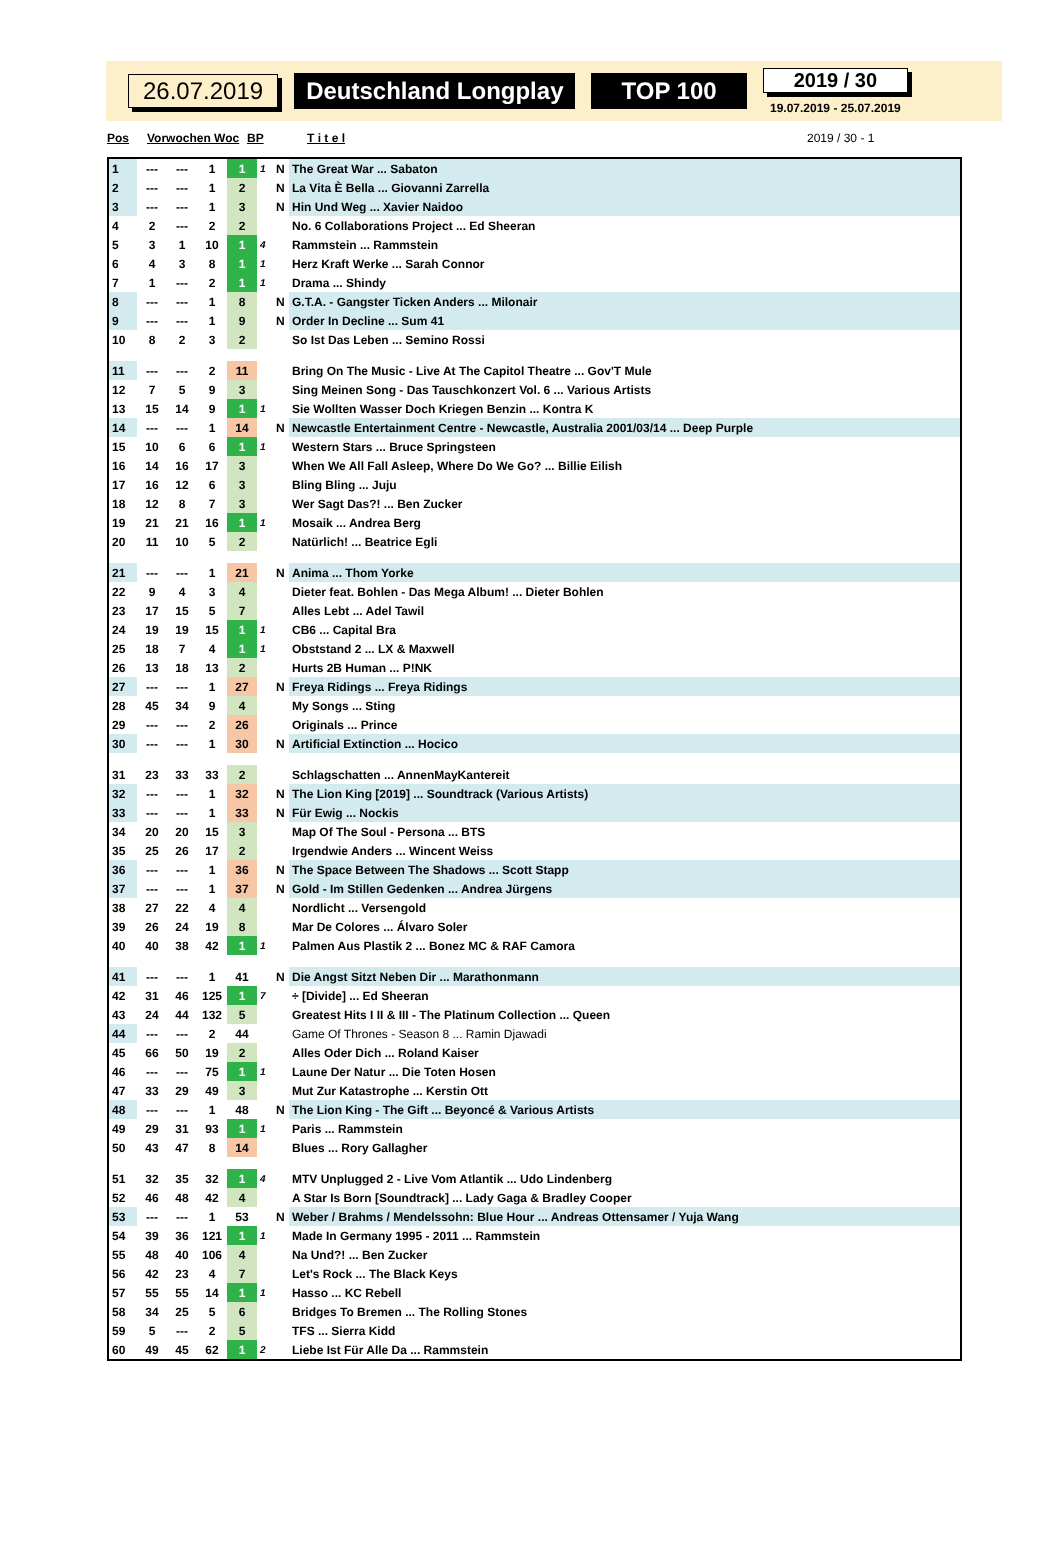26.07.2019 Deutschland Longplay TOP 100
2019 / 30
19.07.2019 - 25.07.2019
Pos Vorwochen Woc BP T i t e l 2019 / 30 - 1
| 1 | --- | --- | 1 | 1 | 1 | N | The Great War ... Sabaton |
| 2 | --- | --- | 1 | 2 | | N | La Vita È Bella ... Giovanni Zarrella |
| 3 | --- | --- | 1 | 3 | | N | Hin Und Weg ... Xavier Naidoo |
| 4 | 2 | --- | 2 | 2 | | | No. 6 Collaborations Project ... Ed Sheeran |
| 5 | 3 | 1 | 10 | 1 | 4 | | Rammstein ... Rammstein |
| 6 | 4 | 3 | 8 | 1 | 1 | | Herz Kraft Werke ... Sarah Connor |
| 7 | 1 | --- | 2 | 1 | 1 | | Drama ... Shindy |
| 8 | --- | --- | 1 | 8 | | N | G.T.A. - Gangster Ticken Anders ... Milonair |
| 9 | --- | --- | 1 | 9 | | N | Order In Decline ... Sum 41 |
| 10 | 8 | 2 | 3 | 2 | | | So Ist Das Leben ... Semino Rossi |
| 11 | --- | --- | 2 | 11 | | | Bring On The Music - Live At The Capitol Theatre ... Gov'T Mule |
| 12 | 7 | 5 | 9 | 3 | | | Sing Meinen Song - Das Tauschkonzert Vol. 6 ... Various Artists |
| 13 | 15 | 14 | 9 | 1 | 1 | | Sie Wollten Wasser Doch Kriegen Benzin ... Kontra K |
| 14 | --- | --- | 1 | 14 | | N | Newcastle Entertainment Centre - Newcastle, Australia 2001/03/14 ... Deep Purple |
| 15 | 10 | 6 | 6 | 1 | 1 | | Western Stars ... Bruce Springsteen |
| 16 | 14 | 16 | 17 | 3 | | | When We All Fall Asleep, Where Do We Go? ... Billie Eilish |
| 17 | 16 | 12 | 6 | 3 | | | Bling Bling ... Juju |
| 18 | 12 | 8 | 7 | 3 | | | Wer Sagt Das?! ... Ben Zucker |
| 19 | 21 | 21 | 16 | 1 | 1 | | Mosaik ... Andrea Berg |
| 20 | 11 | 10 | 5 | 2 | | | Natürlich! ... Beatrice Egli |
| 21 | --- | --- | 1 | 21 | | N | Anima ... Thom Yorke |
| 22 | 9 | 4 | 3 | 4 | | | Dieter feat. Bohlen - Das Mega Album! ... Dieter Bohlen |
| 23 | 17 | 15 | 5 | 7 | | | Alles Lebt ... Adel Tawil |
| 24 | 19 | 19 | 15 | 1 | 1 | | CB6 ... Capital Bra |
| 25 | 18 | 7 | 4 | 1 | 1 | | Obststand 2 ... LX & Maxwell |
| 26 | 13 | 18 | 13 | 2 | | | Hurts 2B Human ... P!NK |
| 27 | --- | --- | 1 | 27 | | N | Freya Ridings ... Freya Ridings |
| 28 | 45 | 34 | 9 | 4 | | | My Songs ... Sting |
| 29 | --- | --- | 2 | 26 | | | Originals ... Prince |
| 30 | --- | --- | 1 | 30 | | N | Artificial Extinction ... Hocico |
| 31 | 23 | 33 | 33 | 2 | | | Schlagschatten ... AnnenMayKantereit |
| 32 | --- | --- | 1 | 32 | | N | The Lion King [2019] ... Soundtrack (Various Artists) |
| 33 | --- | --- | 1 | 33 | | N | Für Ewig ... Nockis |
| 34 | 20 | 20 | 15 | 3 | | | Map Of The Soul - Persona ... BTS |
| 35 | 25 | 26 | 17 | 2 | | | Irgendwie Anders ... Wincent Weiss |
| 36 | --- | --- | 1 | 36 | | N | The Space Between The Shadows ... Scott Stapp |
| 37 | --- | --- | 1 | 37 | | N | Gold - Im Stillen Gedenken ... Andrea Jürgens |
| 38 | 27 | 22 | 4 | 4 | | | Nordlicht ... Versengold |
| 39 | 26 | 24 | 19 | 8 | | | Mar De Colores ... Álvaro Soler |
| 40 | 40 | 38 | 42 | 1 | 1 | | Palmen Aus Plastik 2 ... Bonez MC & RAF Camora |
| 41 | --- | --- | 1 | 41 | | N | Die Angst Sitzt Neben Dir ... Marathonmann |
| 42 | 31 | 46 | 125 | 1 | 7 | | ÷ [Divide] ... Ed Sheeran |
| 43 | 24 | 44 | 132 | 5 | | | Greatest Hits I II & III - The Platinum Collection ... Queen |
| 44 | --- | --- | 2 | 44 | | | Game Of Thrones - Season 8 ... Ramin Djawadi |
| 45 | 66 | 50 | 19 | 2 | | | Alles Oder Dich ... Roland Kaiser |
| 46 | --- | --- | 75 | 1 | 1 | | Laune Der Natur ... Die Toten Hosen |
| 47 | 33 | 29 | 49 | 3 | | | Mut Zur Katastrophe ... Kerstin Ott |
| 48 | --- | --- | 1 | 48 | | N | The Lion King - The Gift ... Beyoncé & Various Artists |
| 49 | 29 | 31 | 93 | 1 | 1 | | Paris ... Rammstein |
| 50 | 43 | 47 | 8 | 14 | | | Blues ... Rory Gallagher |
| 51 | 32 | 35 | 32 | 1 | 4 | | MTV Unplugged 2 - Live Vom Atlantik ... Udo Lindenberg |
| 52 | 46 | 48 | 42 | 4 | | | A Star Is Born [Soundtrack] ... Lady Gaga & Bradley Cooper |
| 53 | --- | --- | 1 | 53 | | N | Weber / Brahms / Mendelssohn: Blue Hour ... Andreas Ottensamer / Yuja Wang |
| 54 | 39 | 36 | 121 | 1 | 1 | | Made In Germany 1995 - 2011 ... Rammstein |
| 55 | 48 | 40 | 106 | 4 | | | Na Und?! ... Ben Zucker |
| 56 | 42 | 23 | 4 | 7 | | | Let's Rock ... The Black Keys |
| 57 | 55 | 55 | 14 | 1 | 1 | | Hasso ... KC Rebell |
| 58 | 34 | 25 | 5 | 6 | | | Bridges To Bremen ... The Rolling Stones |
| 59 | 5 | --- | 2 | 5 | | | TFS ... Sierra Kidd |
| 60 | 49 | 45 | 62 | 1 | 2 | | Liebe Ist Für Alle Da ... Rammstein |